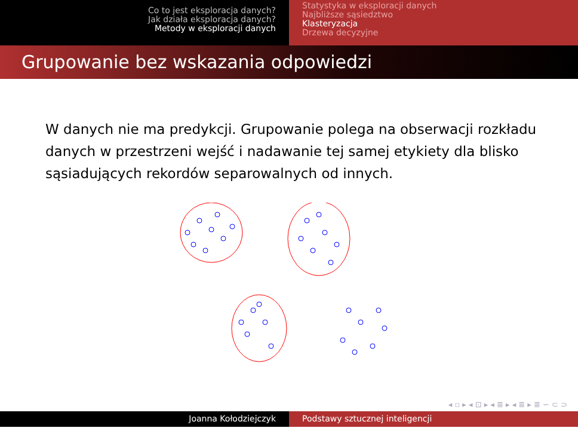Co to jest eksploracja danych?
Jak działa eksploracja danych?
Metody w eksploracji danych
Statystyka w eksploracji danych
Najbliższe sąsiedztwo
Klasteryzacja
Drzewa decyzyjne
Grupowanie bez wskazania odpowiedzi
W danych nie ma predykcji. Grupowanie polega na obserwacji rozkładu danych w przestrzeni wejść i nadawanie tej samej etykiety dla blisko sąsiadujących rekordów separowalnych od innych.
◂ ▫ ▸ ◂ ⊡ ▸ ◂ ≣ ▸ ◂ ≣ ▸ ≣ ∽ ⊂ ⊃
Joanna Kołodziejczyk Podstawy sztucznej inteligencji